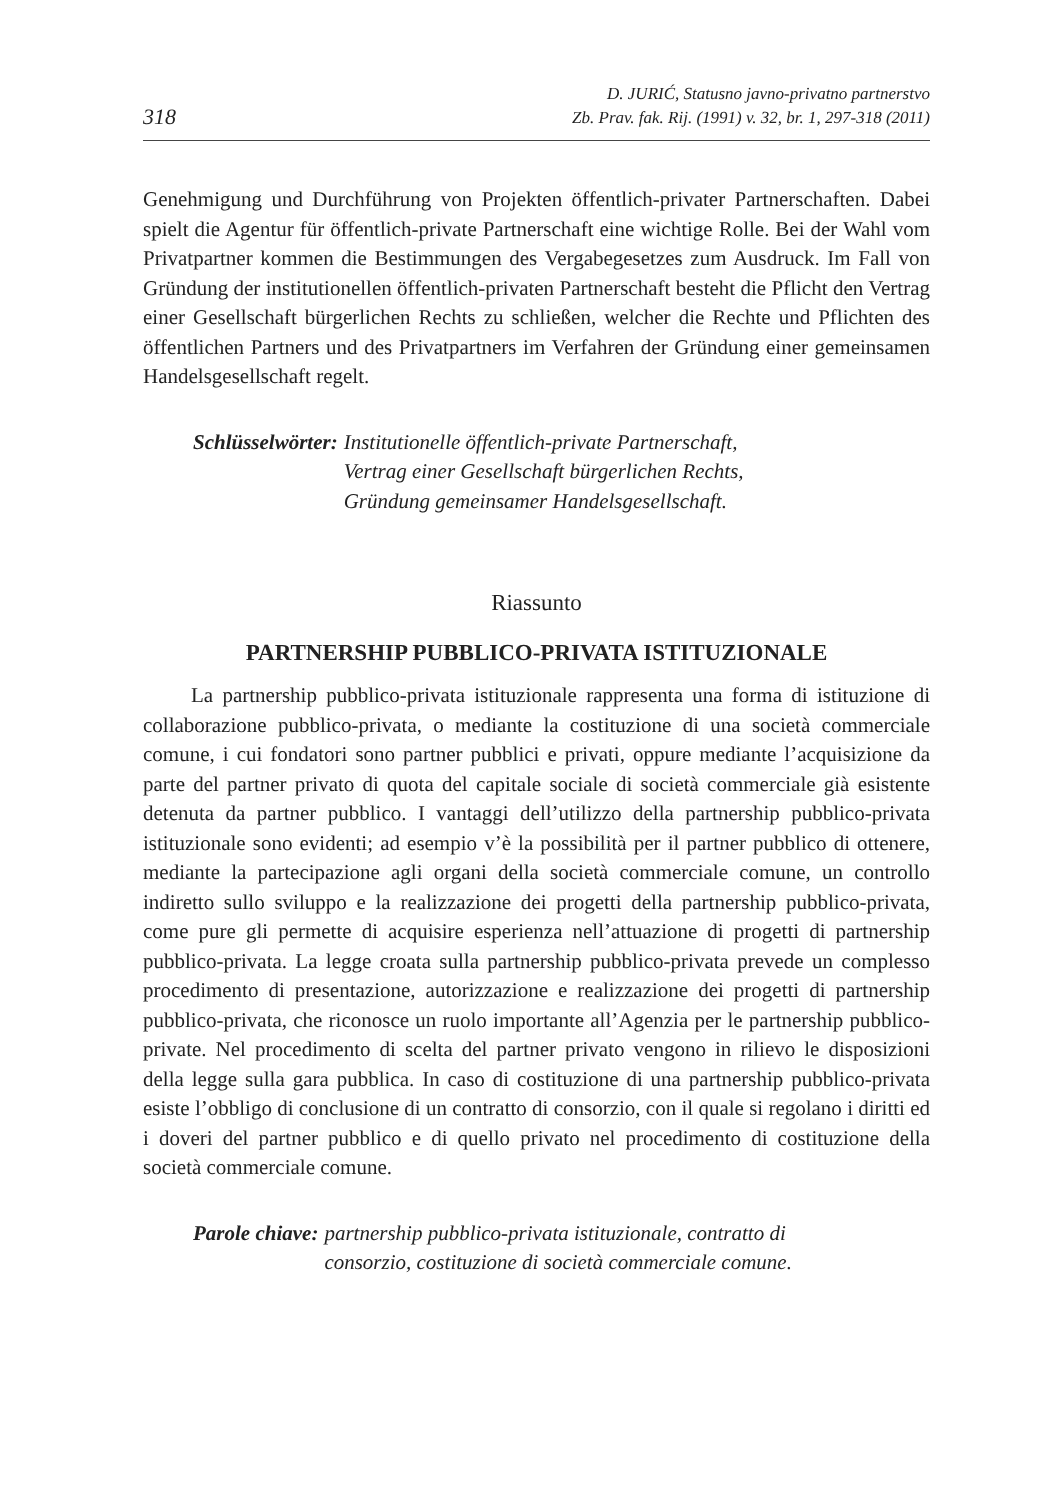318
D. JURIĆ, Statusno javno-privatno partnerstvo
Zb. Prav. fak. Rij. (1991) v. 32, br. 1, 297-318 (2011)
Genehmigung und Durchführung von Projekten öffentlich-privater Partnerschaften. Dabei spielt die Agentur für öffentlich-private Partnerschaft eine wichtige Rolle. Bei der Wahl vom Privatpartner kommen die Bestimmungen des Vergabegesetzes zum Ausdruck. Im Fall von Gründung der institutionellen öffentlich-privaten Partnerschaft besteht die Pflicht den Vertrag einer Gesellschaft bürgerlichen Rechts zu schließen, welcher die Rechte und Pflichten des öffentlichen Partners und des Privatpartners im Verfahren der Gründung einer gemeinsamen Handelsgesellschaft regelt.
Schlüsselwörter: Institutionelle öffentlich-private Partnerschaft,
Vertrag einer Gesellschaft bürgerlichen Rechts,
Gründung gemeinsamer Handelsgesellschaft.
Riassunto
PARTNERSHIP PUBBLICO-PRIVATA ISTITUZIONALE
La partnership pubblico-privata istituzionale rappresenta una forma di istituzione di collaborazione pubblico-privata, o mediante la costituzione di una società commerciale comune, i cui fondatori sono partner pubblici e privati, oppure mediante l’acquisizione da parte del partner privato di quota del capitale sociale di società commerciale già esistente detenuta da partner pubblico. I vantaggi dell’utilizzo della partnership pubblico-privata istituzionale sono evidenti; ad esempio v’è la possibilità per il partner pubblico di ottenere, mediante la partecipazione agli organi della società commerciale comune, un controllo indiretto sullo sviluppo e la realizzazione dei progetti della partnership pubblico-privata, come pure gli permette di acquisire esperienza nell’attuazione di progetti di partnership pubblico-privata. La legge croata sulla partnership pubblico-privata prevede un complesso procedimento di presentazione, autorizzazione e realizzazione dei progetti di partnership pubblico-privata, che riconosce un ruolo importante all’Agenzia per le partnership pubblico-private. Nel procedimento di scelta del partner privato vengono in rilievo le disposizioni della legge sulla gara pubblica. In caso di costituzione di una partnership pubblico-privata esiste l’obbligo di conclusione di un contratto di consorzio, con il quale si regolano i diritti ed i doveri del partner pubblico e di quello privato nel procedimento di costituzione della società commerciale comune.
Parole chiave: partnership pubblico-privata istituzionale, contratto di
consorzio, costituzione di società commerciale comune.